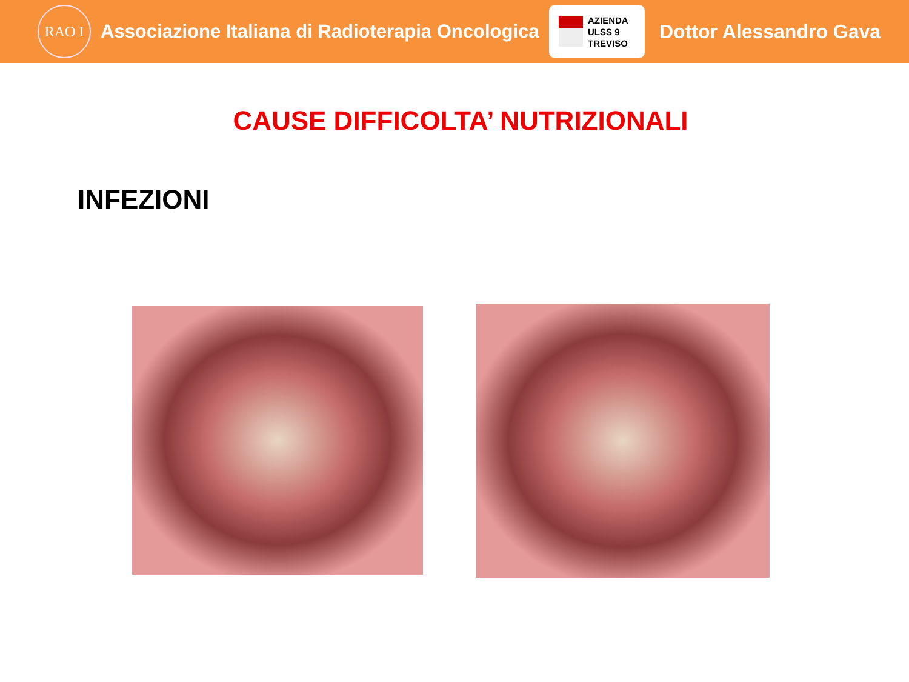RAO I
Associazione Italiana di Radioterapia Oncologica
AZIENDA
ULSS 9
TREVISO
Dottor Alessandro Gava
CAUSE DIFFICOLTA’ NUTRIZIONALI
INFEZIONI